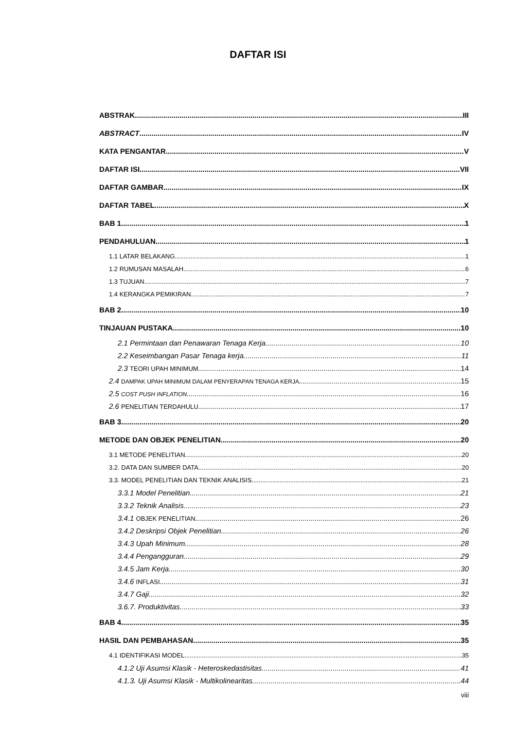DAFTAR ISI
ABSTRAK III
ABSTRACT IV
KATA PENGANTAR V
DAFTAR ISI VII
DAFTAR GAMBAR IX
DAFTAR TABEL X
BAB 1 1
PENDAHULUAN 1
1.1 LATAR BELAKANG 1
1.2 RUMUSAN MASALAH 6
1.3 TUJUAN 7
1.4 KERANGKA PEMIKIRAN 7
BAB 2 10
TINJAUAN PUSTAKA 10
2.1 Permintaan dan Penawaran Tenaga Kerja 10
2.2 Keseimbangan Pasar Tenaga kerja 11
2.3 TEORI UPAH MINIMUM 14
2.4 DAMPAK UPAH MINIMUM DALAM PENYERAPAN TENAGA KERJA 15
2.5 COST PUSH INFLATION 16
2.6 PENELITIAN TERDAHULU 17
BAB 3 20
METODE DAN OBJEK PENELITIAN 20
3.1 METODE PENELITIAN 20
3.2. DATA DAN SUMBER DATA 20
3.3. MODEL PENELITIAN DAN TEKNIK ANALISIS 21
3.3.1 Model Penelitian 21
3.3.2 Teknik Analisis 23
3.4.1 OBJEK PENELITIAN 26
3.4.2 Deskripsi Objek Penelitian 26
3.4.3 Upah Minimum 28
3.4.4 Pengangguran 29
3.4.5 Jam Kerja 30
3.4.6 INFLASI 31
3.4.7 Gaji 32
3.6.7. Produktivitas 33
BAB 4 35
HASIL DAN PEMBAHASAN 35
4.1 IDENTIFIKASI MODEL 35
4.1.2 Uji Asumsi Klasik - Heteroskedastisitas 41
4.1.3. Uji Asumsi Klasik - Multikolinearitas 44
viii